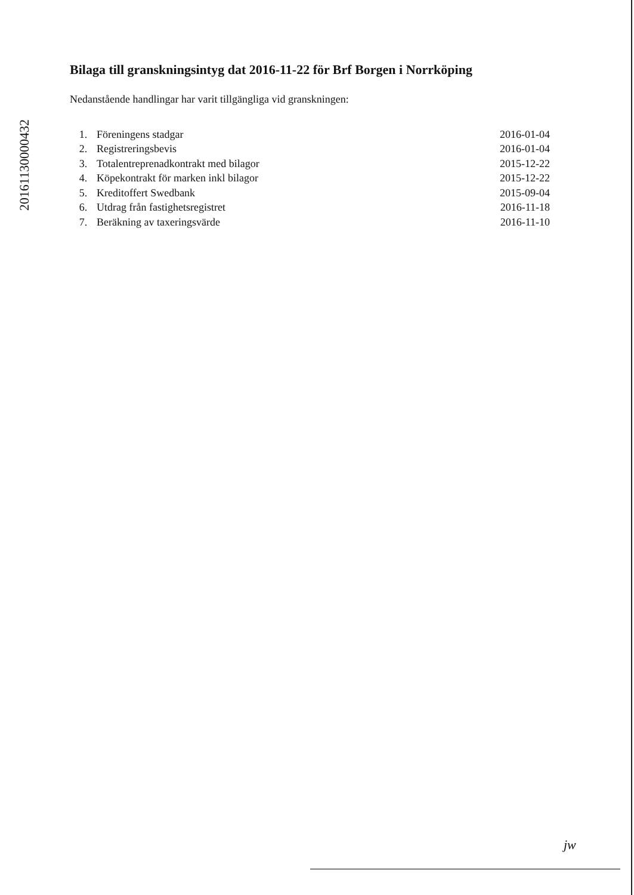20161130000432
Bilaga till granskningsintyg dat 2016-11-22 för Brf Borgen i Norrköping
Nedanstående handlingar har varit tillgängliga vid granskningen:
| 1. | Föreningens stadgar | 2016-01-04 |
| 2. | Registreringsbevis | 2016-01-04 |
| 3. | Totalentreprenadkontrakt med bilagor | 2015-12-22 |
| 4. | Köpekontrakt för marken inkl bilagor | 2015-12-22 |
| 5. | Kreditoffert Swedbank | 2015-09-04 |
| 6. | Utdrag från fastighetsregistret | 2016-11-18 |
| 7. | Beräkning av taxeringsvärde | 2016-11-10 |
jw